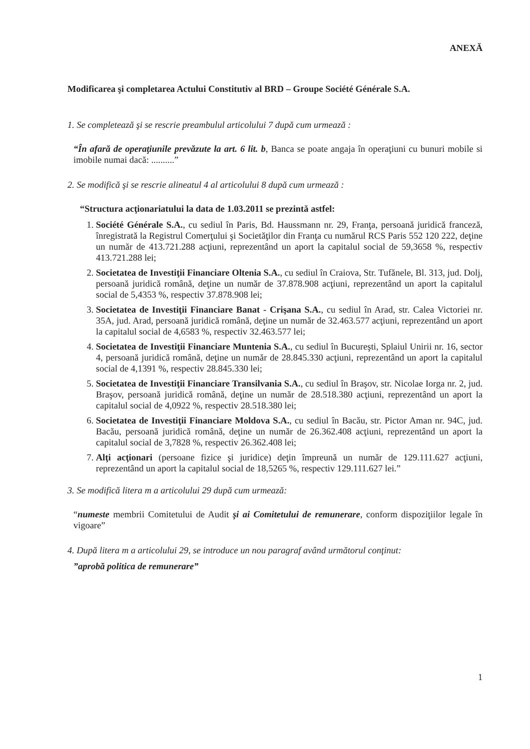ANEXĂ
Modificarea şi completarea Actului Constitutiv al BRD – Groupe Société Générale S.A.
1. Se completează şi se rescrie preambulul articolului 7 după cum urmează :
“În afară de operaţiunile prevăzute la art. 6 lit. b, Banca se poate angaja în operaţiuni cu bunuri mobile si imobile numai dacă: ..........”
2. Se modifică şi se rescrie alineatul 4 al articolului 8 după cum urmează :
“Structura acţionariatului la data de 1.03.2011 se prezintă astfel:
1. Société Générale S.A., cu sediul în Paris, Bd. Haussmann nr. 29, Franţa, persoană juridică franceză, înregistrată la Registrul Comerţului şi Societăţilor din Franţa cu numărul RCS Paris 552 120 222, deţine un număr de 413.721.288 acţiuni, reprezentând un aport la capitalul social de 59,3658 %, respectiv 413.721.288 lei;
2. Societatea de Investiţii Financiare Oltenia S.A., cu sediul în Craiova, Str. Tufănele, Bl. 313, jud. Dolj, persoană juridică română, deţine un număr de 37.878.908 acţiuni, reprezentând un aport la capitalul social de 5,4353 %, respectiv 37.878.908 lei;
3. Societatea de Investiţii Financiare Banat - Crişana S.A., cu sediul în Arad, str. Calea Victoriei nr. 35A, jud. Arad, persoană juridică română, deţine un număr de 32.463.577 acţiuni, reprezentând un aport la capitalul social de 4,6583 %, respectiv 32.463.577 lei;
4. Societatea de Investiţii Financiare Muntenia S.A., cu sediul în Bucureşti, Splaiul Unirii nr. 16, sector 4, persoană juridică română, deţine un număr de 28.845.330 acţiuni, reprezentând un aport la capitalul social de 4,1391 %, respectiv 28.845.330 lei;
5. Societatea de Investiţii Financiare Transilvania S.A., cu sediul în Braşov, str. Nicolae Iorga nr. 2, jud. Braşov, persoană juridică română, deţine un număr de 28.518.380 acţiuni, reprezentând un aport la capitalul social de 4,0922 %, respectiv 28.518.380 lei;
6. Societatea de Investiţii Financiare Moldova S.A., cu sediul în Bacău, str. Pictor Aman nr. 94C, jud. Bacău, persoană juridică română, deţine un număr de 26.362.408 acţiuni, reprezentând un aport la capitalul social de 3,7828 %, respectiv 26.362.408 lei;
7. Alţi acţionari (persoane fizice şi juridice) deţin împreună un număr de 129.111.627 acţiuni, reprezentând un aport la capitalul social de 18,5265 %, respectiv 129.111.627 lei.”
3. Se modifică litera m a articolului 29 după cum urmează:
“numeste membrii Comitetului de Audit şi ai Comitetului de remunerare, conform dispoziţiilor legale în vigoare”
4. După litera m a articolului 29, se introduce un nou paragraf având următorul conţinut:
”aprobă politica de remunerare”
1